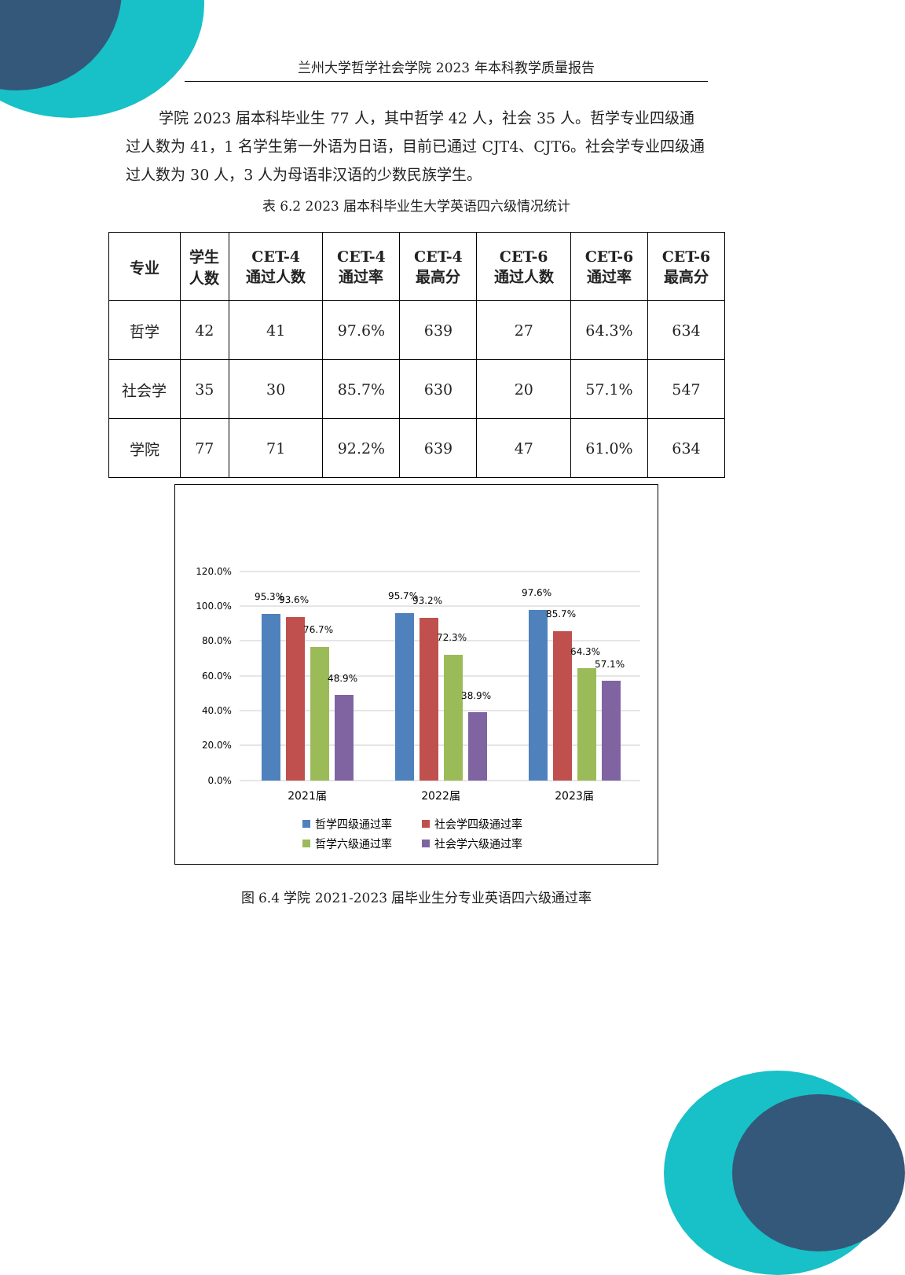兰州大学哲学社会学院 2023 年本科教学质量报告
学院 2023 届本科毕业生 77 人，其中哲学 42 人，社会 35 人。哲学专业四级通过人数为 41，1 名学生第一外语为日语，目前已通过 CJT4、CJT6。社会学专业四级通过人数为 30 人，3 人为母语非汉语的少数民族学生。
表 6.2 2023 届本科毕业生大学英语四六级情况统计
| 专业 | 学生 人数 | CET-4 通过人数 | CET-4 通过率 | CET-4 最高分 | CET-6 通过人数 | CET-6 通过率 | CET-6 最高分 |
| --- | --- | --- | --- | --- | --- | --- | --- |
| 哲学 | 42 | 41 | 97.6% | 639 | 27 | 64.3% | 634 |
| 社会学 | 35 | 30 | 85.7% | 630 | 20 | 57.1% | 547 |
| 学院 | 77 | 71 | 92.2% | 639 | 47 | 61.0% | 634 |
120.0%
100.0%
80.0%
60.0%
40.0%
20.0%
0.0%
95.3%
93.6%
76.7%
48.9%
95.7%
93.2%
72.3%
38.9%
97.6%
85.7%
64.3%
57.1%
2021届
2022届
2023届
哲学四级通过率
社会学四级通过率
哲学六级通过率
社会学六级通过率
图 6.4 学院 2021-2023 届毕业生分专业英语四六级通过率